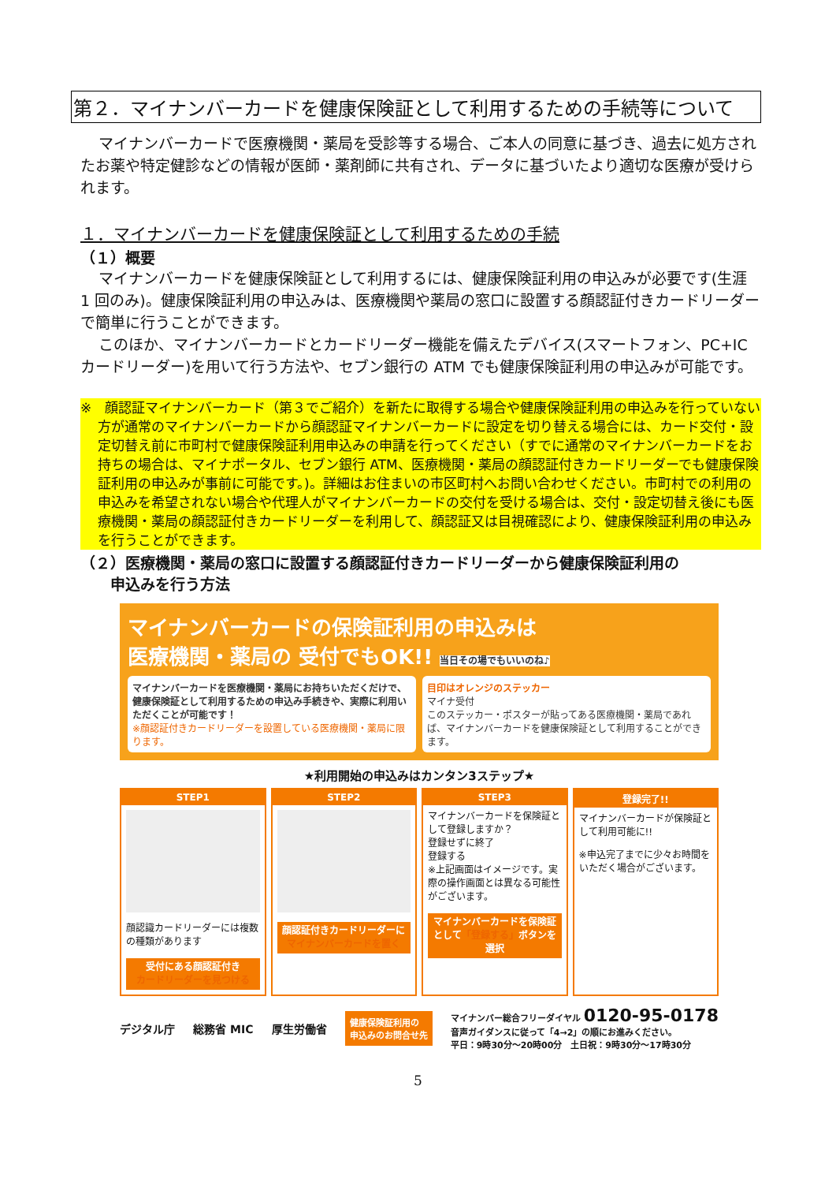第２．マイナンバーカードを健康保険証として利用するための手続等について
マイナンバーカードで医療機関・薬局を受診等する場合、ご本人の同意に基づき、過去に処方されたお薬や特定健診などの情報が医師・薬剤師に共有され、データに基づいたより適切な医療が受けられます。
１．マイナンバーカードを健康保険証として利用するための手続
（１）概要
マイナンバーカードを健康保険証として利用するには、健康保険証利用の申込みが必要です(生涯 1 回のみ)。健康保険証利用の申込みは、医療機関や薬局の窓口に設置する顔認証付きカードリーダーで簡単に行うことができます。
このほか、マイナンバーカードとカードリーダー機能を備えたデバイス(スマートフォン、PC+IC カードリーダー)を用いて行う方法や、セブン銀行の ATM でも健康保険証利用の申込みが可能です。
※　顔認証マイナンバーカード（第３でご紹介）を新たに取得する場合や健康保険証利用の申込みを行っていない方が通常のマイナンバーカードから顔認証マイナンバーカードに設定を切り替える場合には、カード交付・設定切替え前に市町村で健康保険証利用申込みの申請を行ってください（すでに通常のマイナンバーカードをお持ちの場合は、マイナポータル、セブン銀行 ATM、医療機関・薬局の顔認証付きカードリーダーでも健康保険証利用の申込みが事前に可能です。)。詳細はお住まいの市区町村へお問い合わせください。市町村での利用の申込みを希望されない場合や代理人がマイナンバーカードの交付を受ける場合は、交付・設定切替え後にも医療機関・薬局の顔認証付きカードリーダーを利用して、顔認証又は目視確認により、健康保険証利用の申込みを行うことができます。
（２）医療機関・薬局の窓口に設置する顔認証付きカードリーダーから健康保険証利用の
　　申込みを行う方法
マイナンバーカードの保険証利用の申込みは
医療機関・薬局の 受付でもOK!! 当日その場でもいいのね♪
マイナンバーカードを医療機関・薬局にお持ちいただくだけで、健康保険証として利用するための申込み手続きや、実際に利用いただくことが可能です！
※顔認証付きカードリーダーを設置している医療機関・薬局に限ります。
目印はオレンジのステッカー
マイナ受付
このステッカー・ポスターが貼ってある医療機関・薬局であれば、マイナンバーカードを健康保険証として利用することができます。
★利用開始の申込みはカンタン3ステップ★
STEP1
顔認識カードリーダーには複数の種類があります
受付にある顔認証付き
カードリーダーを見つける
STEP2
顔認証付きカードリーダーに
マイナンバーカードを置く
STEP3
マイナンバーカードを保険証として登録しますか？
登録せずに終了
登録する
※上記画面はイメージです。実際の操作画面とは異なる可能性がございます。
マイナンバーカードを保険証として「登録する」ボタンを選択
登録完了!!
マイナンバーカードが保険証として利用可能に!!
※申込完了までに少々お時間をいただく場合がございます。
デジタル庁 総務省 MIC 厚生労働省 健康保険証利用の
申込みのお問合せ先 マイナンバー総合フリーダイヤル 0120-95-0178
音声ガイダンスに従って「4→2」の順にお進みください。
平日：9時30分～20時00分　土日祝：9時30分～17時30分
5